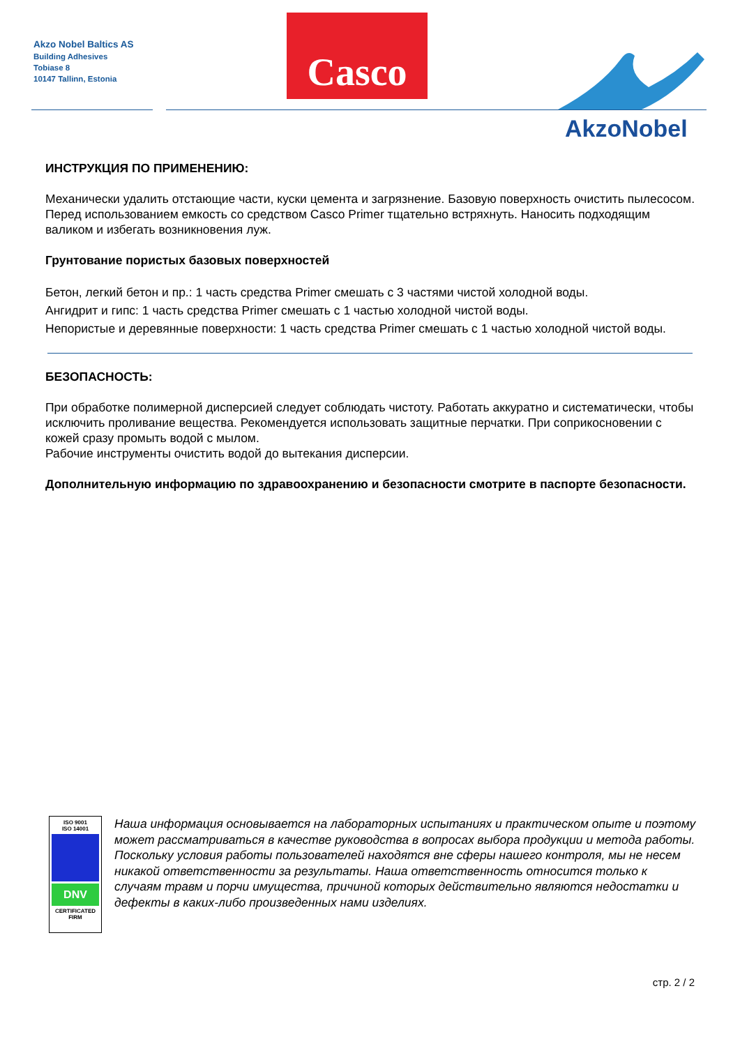Akzo Nobel Baltics AS
Building Adhesives
Tobiase 8
10147 Tallinn, Estonia
Casco
AkzoNobel
ИНСТРУКЦИЯ ПО ПРИМЕНЕНИЮ:
Механически удалить отстающие части, куски цемента и загрязнение. Базовую поверхность очистить пылесосом.
Перед использованием емкость со средством Casco Primer тщательно встряхнуть. Наносить подходящим валиком и избегать возникновения луж.
Грунтование пористых базовых поверхностей
Бетон, легкий бетон и пр.: 1 часть средства Primer смешать с 3 частями чистой холодной воды.
Ангидрит и гипс: 1 часть средства Primer смешать с 1 частью холодной чистой воды.
Непористые и деревянные поверхности: 1 часть средства Primer смешать с 1 частью холодной чистой воды.
БЕЗОПАСНОСТЬ:
При обработке полимерной дисперсией следует соблюдать чистоту. Работать аккуратно и систематически, чтобы исключить проливание вещества. Рекомендуется использовать защитные перчатки. При соприкосновении с кожей сразу промыть водой с мылом.
Рабочие инструменты очистить водой до вытекания дисперсии.
Дополнительную информацию по здравоохранению и безопасности смотрите в паспорте безопасности.
ISO 9001
ISO 14001
DNV
CERTIFICATED
FIRM
Наша информация основывается на лабораторных испытаниях и практическом опыте и поэтому может рассматриваться в качестве руководства в вопросах выбора продукции и метода работы. Поскольку условия работы пользователей находятся вне сферы нашего контроля, мы не несем никакой ответственности за результаты. Наша ответственность относится только к случаям травм и порчи имущества, причиной которых действительно являются недостатки и дефекты в каких-либо произведенных нами изделиях.
стр. 2 / 2